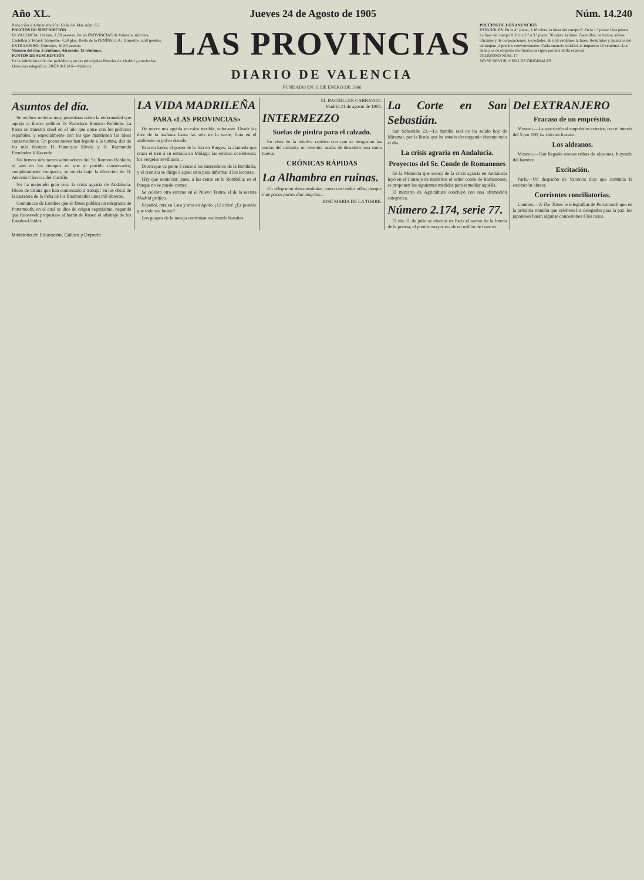Año XL. Jueves 24 de Agosto de 1905 Núm. 14.240
Redacción y Administración: Calle del Mar, núm. 65
PRECIOS DE SUSCRIPCIÓN
En VALENCIA: Un mes, 1,50 pesetas. En las PROVINCIAS de Valencia, Alicante, Castellón y Teruel: Trimestre, 4,50 ptas. Resto de la PENÍNSULA: Trimestre, 5,50 pesetas. EXTRANJERO: Trimestre, 10,50 pesetas.
Número del día: 5 céntimos. Atrasado: 15 céntimos.
PUNTOS DE SUSCRIPCIÓN
En la Administración del periódico y en las principales librerías de Madrid y provincias.
Dirección telegráfica: PROVINCIAS—Valencia
LAS PROVINCIAS
DIARIO DE VALENCIA
FUNDADO EN 31 DE ENERO DE 1866
PRECIOS DE LOS ANUNCIOS
ESPAÑOLES: En la 4.ª plana, á 10 cénts. la línea del cuerpo 6. En la 1.ª plana: Una peseta la línea del cuerpo 8. En la 2.ª ó 3.ª plana: 30 cénts. la línea. Gacetillas, reclamos, avisos oficiales y de corporaciones, sociedades, & á 50 céntimos la línea. Remitidos y anuncios del extranjero, á precios convencionales. Cada anuncio satisfará el impuesto 10 céntimos. Los anuncios de esquelas mortuorias se rigen por una tarifa especial.
TELÉFONO NÚM. 17
NO SE DEVUELVEN LOS ORIGINALES
Asuntos del día.
Se reciben noticias muy pesimistas sobre la enfermedad que aqueja al ilustre político D. Francisco Romero Robledo. La Parca se muestra cruel en el año que corre con los políticos españoles, y especialmente con los que mantienen las ideas conservadoras. En pocos meses han bajado á la tumba, dos de los más ilustres: D. Francisco Silvela y D. Raimundo Fernández Villaverde.
No hemos sido nunca admiradores del Sr. Romero Robledo, ni aún en los tiempos en que el partido conservador, completamente compacto, se movía bajo la dirección de D. Antonio Cánovas del Castillo.
No ha mejorado gran cosa la crisis agraria de Andalucía. Dicen de Osuna que han comenzado á trabajar en las obras de la carretera de la Peña de los Enamorados unos mil obreros.
Comunican de Londres que el Times publica un telegrama de Portsmouth, en el cual se dice de origen segurísimo, negando que Roosevelt propusiese al barón de Rosen el arbitraje de los Estados-Unidos.
LA VIDA MADRILEÑA
PARA «LAS PROVINCIAS»
De nuevo nos agobia un calor terrible, sofocante. Desde las diez de la mañana hasta las seis de la tarde, flota en el ambiente un polvo dorado.
Esla en León; el paseo de la Isla en Burgos; la alameda que cruza el tren á su entrada en Málaga; las ermitas cordobesas; los vergeles sevillanos...
Dicen que va gente á cenar á los merenderos de la Bombilla, y el cronista se dirige á aquel sitio para informar á los lectores.
Hay que renunciar, pues, á las cenas en la Bombilla; en el Parque no se puede comer.
Se celebró otro estreno en el Nuevo Teatro, el de la revista Madrid gráfico.
Español, otra en Lara y otra en Apolo. ¡12 actos! ¿Es posible que todo sea bueno?
Los guapos de la navaja continúan realizando hazañas.
EL BACHILLER CARRASCO.
Madrid 21 de agosto de 1905.
INTERMEZZO
Suelas de piedra para el calzado.
En vista de la relativa rapidez con que se desgastan las suelas del calzado, un inventor acaba de descubrir una suela nueva.
CRÓNICAS RÁPIDAS
La Alhambra en ruinas.
Un telegrama desconsolador, como casi todos ellos, porque muy pocos partes dan alegrías...
JOSÉ MARÍA DE LA TORRE.
La Corte en San Sebastián.
San Sebastián 23.—La familia real no ha salido hoy de Miramar, por la lluvia que ha estado descargando durante todo el día.
La crisis agraria en Andalucía.
Proyectos del Sr. Conde de Romanones
En la Memoria que acerca de la crisis agraria en Andalucía leyó en el Consejo de ministros el señor conde de Romanones, se proponen las siguientes medidas para remediar aquélla.
El ministro de Agricultura concluyó con una afirmación categórica.
Número 2.174, serie 77.
El día 31 de julio se efectuó en París el sorteo de la lotería de la prensa; el premio mayor era de un millón de francos.
Del EXTRANJERO
Fracaso de un empréstito.
Moscou.—La suscrición al empréstito exterior, con el interés del 5 por 100, ha sido un fracaso.
Los aldeanos.
Moscou.—Han llegado nuevas tribus de aldeanos, huyendo del hambre.
Excitación.
París.—Un despacho de Varsovia dice que continúa la excitación obrera.
Corrientes conciliatorias.
Londres.—A The Times le telegrafían de Portsmouth que en la próxima reunión que celebren los delegados para la paz, los japoneses harán algunas concesiones á los rusos.
Ministerio de Educación, Cultura y Deporte